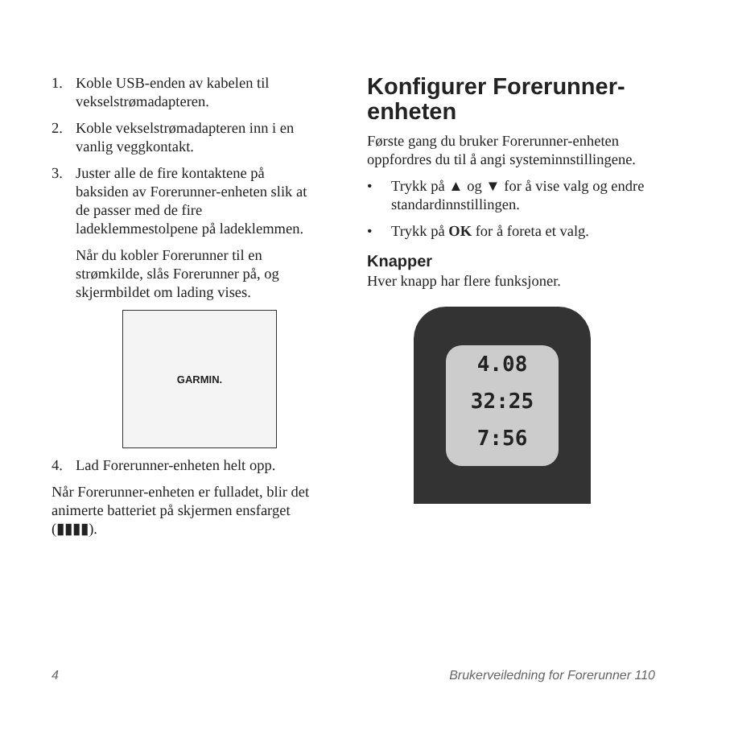1. Koble USB-enden av kabelen til vekselstrømadapteren.
2. Koble vekselstrømadapteren inn i en vanlig veggkontakt.
3. Juster alle de fire kontaktene på baksiden av Forerunner-enheten slik at de passer med de fire ladeklemmestolpene på ladeklemmen.
Når du kobler Forerunner til en strømkilde, slås Forerunner på, og skjermbildet om lading vises.
GARMIN.
4. Lad Forerunner-enheten helt opp.
Når Forerunner-enheten er fulladet, blir det animerte batteriet på skjermen ensfarget (▮▮▮▮).
Konfigurer Forerunner-enheten
Første gang du bruker Forerunner-enheten oppfordres du til å angi systeminnstillingene.
• Trykk på ▲ og ▼ for å vise valg og endre standardinnstillingen.
• Trykk på OK for å foreta et valg.
Knapper
Hver knapp har flere funksjoner.
4.08
32:25
7:56
4 Brukerveiledning for Forerunner 110